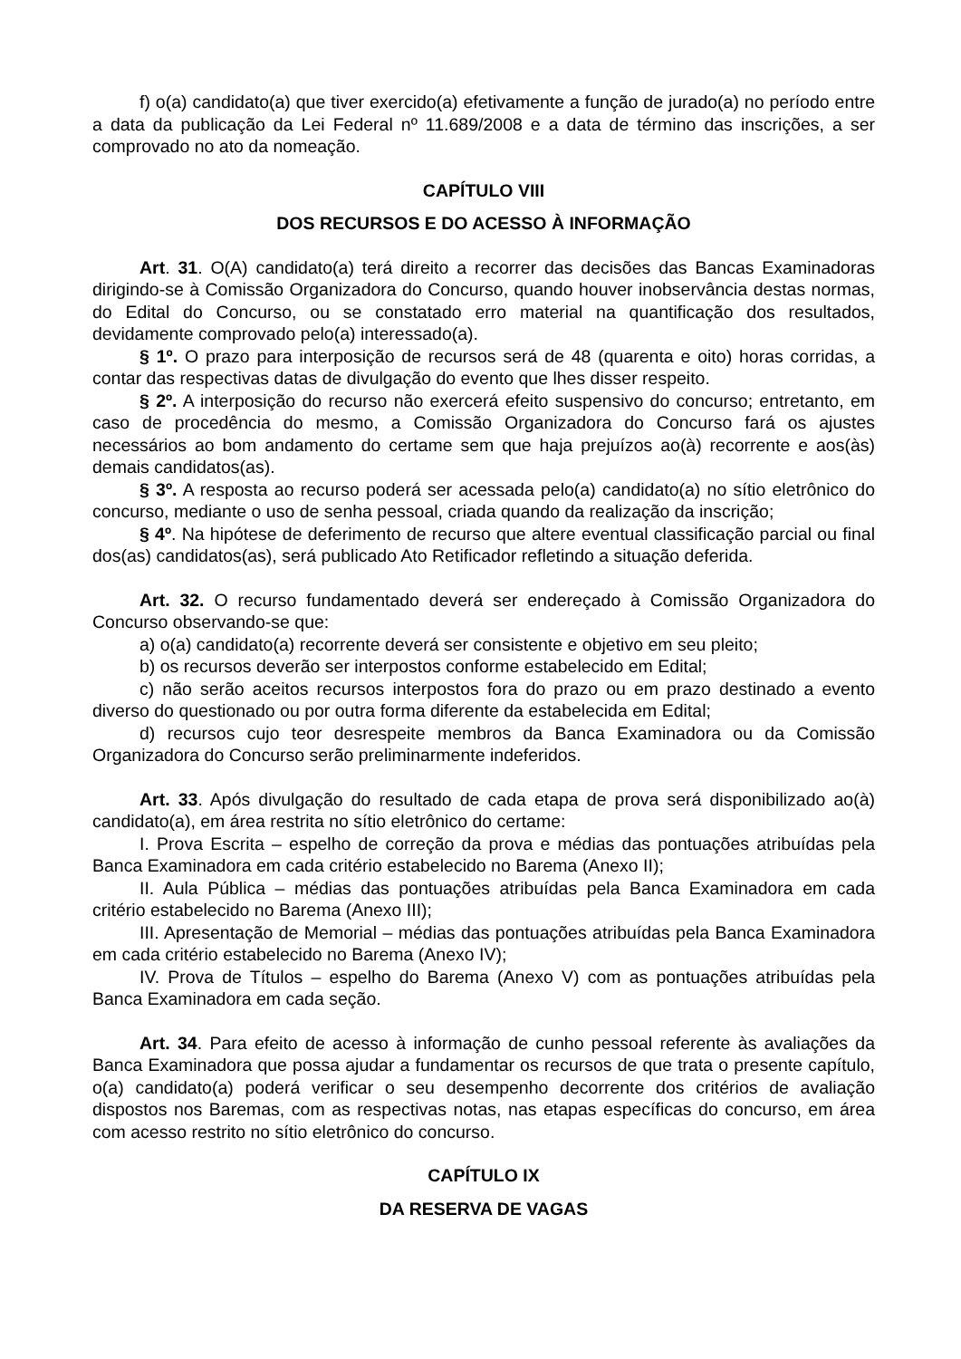f) o(a) candidato(a) que tiver exercido(a) efetivamente a função de jurado(a) no período entre a data da publicação da Lei Federal nº 11.689/2008 e a data de término das inscrições, a ser comprovado no ato da nomeação.
CAPÍTULO VIII
DOS RECURSOS E DO ACESSO À INFORMAÇÃO
Art. 31. O(A) candidato(a) terá direito a recorrer das decisões das Bancas Examinadoras dirigindo-se à Comissão Organizadora do Concurso, quando houver inobservância destas normas, do Edital do Concurso, ou se constatado erro material na quantificação dos resultados, devidamente comprovado pelo(a) interessado(a).
§ 1º. O prazo para interposição de recursos será de 48 (quarenta e oito) horas corridas, a contar das respectivas datas de divulgação do evento que lhes disser respeito.
§ 2º. A interposição do recurso não exercerá efeito suspensivo do concurso; entretanto, em caso de procedência do mesmo, a Comissão Organizadora do Concurso fará os ajustes necessários ao bom andamento do certame sem que haja prejuízos ao(à) recorrente e aos(às) demais candidatos(as).
§ 3º. A resposta ao recurso poderá ser acessada pelo(a) candidato(a) no sítio eletrônico do concurso, mediante o uso de senha pessoal, criada quando da realização da inscrição;
§ 4º. Na hipótese de deferimento de recurso que altere eventual classificação parcial ou final dos(as) candidatos(as), será publicado Ato Retificador refletindo a situação deferida.
Art. 32. O recurso fundamentado deverá ser endereçado à Comissão Organizadora do Concurso observando-se que:
a) o(a) candidato(a) recorrente deverá ser consistente e objetivo em seu pleito;
b) os recursos deverão ser interpostos conforme estabelecido em Edital;
c) não serão aceitos recursos interpostos fora do prazo ou em prazo destinado a evento diverso do questionado ou por outra forma diferente da estabelecida em Edital;
d) recursos cujo teor desrespeite membros da Banca Examinadora ou da Comissão Organizadora do Concurso serão preliminarmente indeferidos.
Art. 33. Após divulgação do resultado de cada etapa de prova será disponibilizado ao(à) candidato(a), em área restrita no sítio eletrônico do certame:
I. Prova Escrita – espelho de correção da prova e médias das pontuações atribuídas pela Banca Examinadora em cada critério estabelecido no Barema (Anexo II);
II. Aula Pública – médias das pontuações atribuídas pela Banca Examinadora em cada critério estabelecido no Barema (Anexo III);
III. Apresentação de Memorial – médias das pontuações atribuídas pela Banca Examinadora em cada critério estabelecido no Barema (Anexo IV);
IV. Prova de Títulos – espelho do Barema (Anexo V) com as pontuações atribuídas pela Banca Examinadora em cada seção.
Art. 34. Para efeito de acesso à informação de cunho pessoal referente às avaliações da Banca Examinadora que possa ajudar a fundamentar os recursos de que trata o presente capítulo, o(a) candidato(a) poderá verificar o seu desempenho decorrente dos critérios de avaliação dispostos nos Baremas, com as respectivas notas, nas etapas específicas do concurso, em área com acesso restrito no sítio eletrônico do concurso.
CAPÍTULO IX
DA RESERVA DE VAGAS